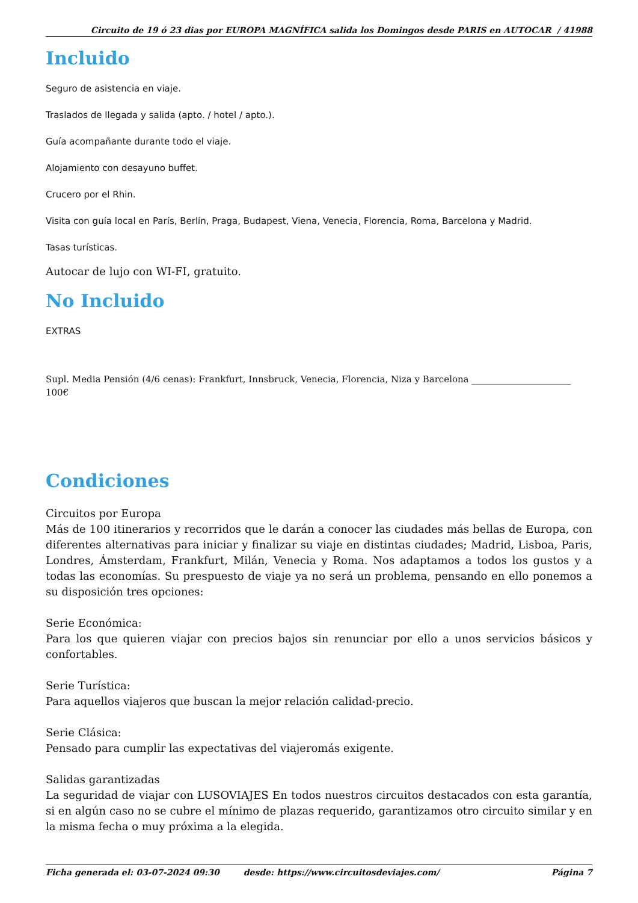Circuito de 19 ó 23 dias por EUROPA MAGNÍFICA salida los Domingos desde PARIS en AUTOCAR / 41988
Incluido
Seguro de asistencia en viaje.
Traslados de llegada y salida (apto. / hotel / apto.).
Guía acompañante durante todo el viaje.
Alojamiento con desayuno buffet.
Crucero por el Rhin.
Visita con guía local en París, Berlín, Praga, Budapest, Viena, Venecia, Florencia, Roma, Barcelona y Madrid.
Tasas turísticas.
Autocar de lujo con WI-FI, gratuito.
No Incluido
EXTRAS
Supl. Media Pensión (4/6 cenas): Frankfurt, Innsbruck, Venecia, Florencia, Niza y Barcelona ______________________ 100€
Condiciones
Circuitos por Europa
Más de 100 itinerarios y recorridos que le darán a conocer las ciudades más bellas de Europa, con diferentes alternativas para iniciar y finalizar su viaje en distintas ciudades; Madrid, Lisboa, Paris, Londres, Ámsterdam, Frankfurt, Milán, Venecia y Roma. Nos adaptamos a todos los gustos y a todas las economías. Su prespuesto de viaje ya no será un problema, pensando en ello ponemos a su disposición tres opciones:
Serie Económica:
Para los que quieren viajar con precios bajos sin renunciar por ello a unos servicios básicos y confortables.
Serie Turística:
Para aquellos viajeros que buscan la mejor relación calidad-precio.
Serie Clásica:
Pensado para cumplir las expectativas del viajeromás exigente.
Salidas garantizadas
La seguridad de viajar con LUSOVIAJES En todos nuestros circuitos destacados con esta garantía, si en algún caso no se cubre el mínimo de plazas requerido, garantizamos otro circuito similar y en la misma fecha o muy próxima a la elegida.
Ficha generada el: 03-07-2024 09:30 desde: https://www.circuitosdeviajes.com/ Página 7